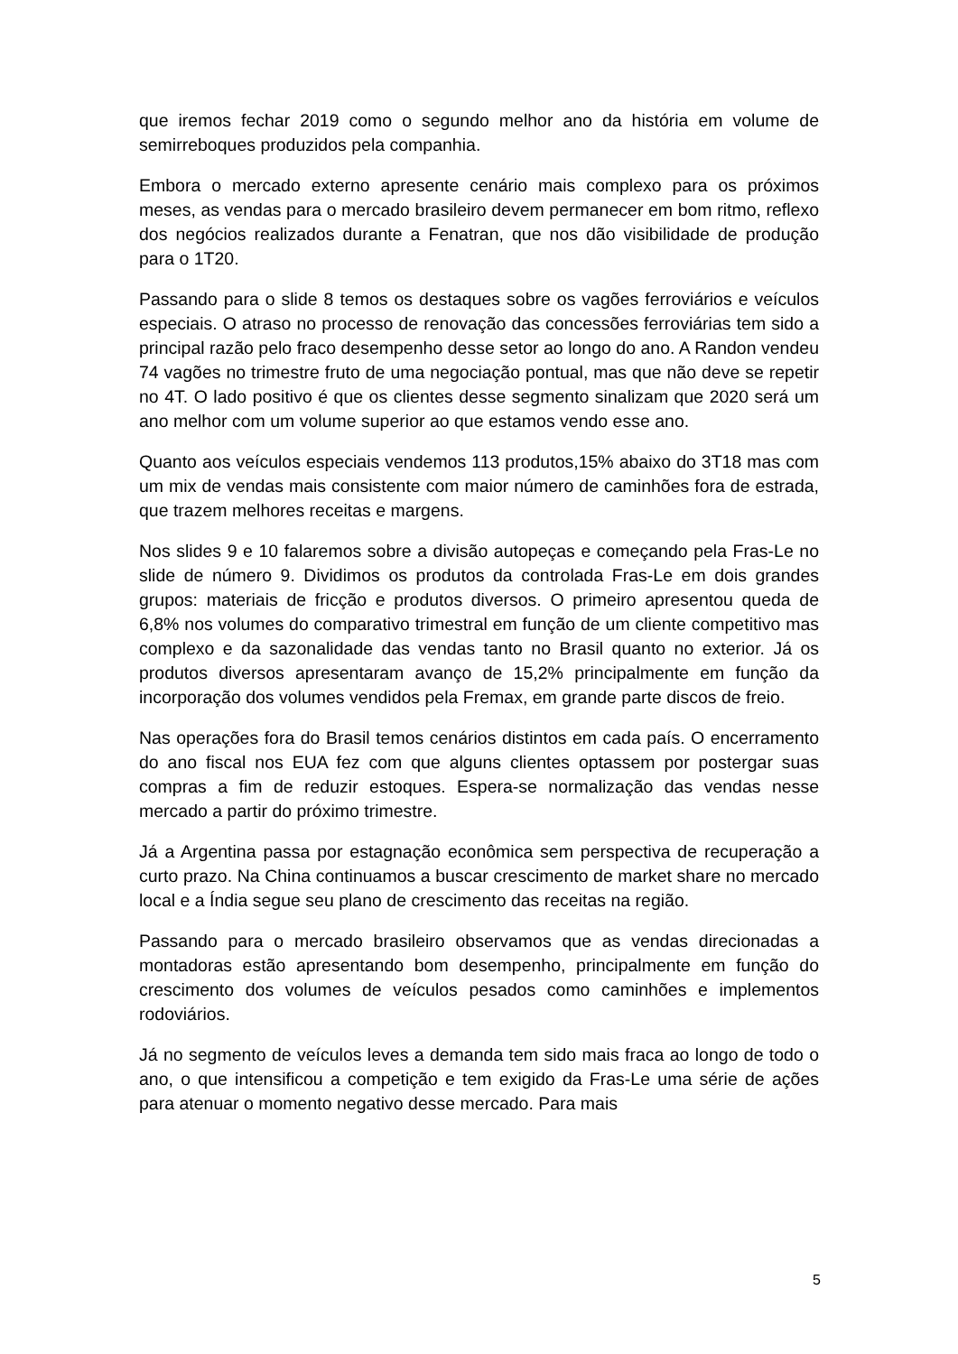que iremos fechar 2019 como o segundo melhor ano da história em volume de semirreboques produzidos pela companhia.
Embora o mercado externo apresente cenário mais complexo para os próximos meses, as vendas para o mercado brasileiro devem permanecer em bom ritmo, reflexo dos negócios realizados durante a Fenatran, que nos dão visibilidade de produção para o 1T20.
Passando para o slide 8 temos os destaques sobre os vagões ferroviários e veículos especiais. O atraso no processo de renovação das concessões ferroviárias tem sido a principal razão pelo fraco desempenho desse setor ao longo do ano. A Randon vendeu 74 vagões no trimestre fruto de uma negociação pontual, mas que não deve se repetir no 4T. O lado positivo é que os clientes desse segmento sinalizam que 2020 será um ano melhor com um volume superior ao que estamos vendo esse ano.
Quanto aos veículos especiais vendemos 113 produtos,15% abaixo do 3T18 mas com um mix de vendas mais consistente com maior número de caminhões fora de estrada, que trazem melhores receitas e margens.
Nos slides 9 e 10 falaremos sobre a divisão autopeças e começando pela Fras-Le no slide de número 9. Dividimos os produtos da controlada Fras-Le em dois grandes grupos: materiais de fricção e produtos diversos. O primeiro apresentou queda de 6,8% nos volumes do comparativo trimestral em função de um cliente competitivo mas complexo e da sazonalidade das vendas tanto no Brasil quanto no exterior. Já os produtos diversos apresentaram avanço de 15,2% principalmente em função da incorporação dos volumes vendidos pela Fremax, em grande parte discos de freio.
Nas operações fora do Brasil temos cenários distintos em cada país. O encerramento do ano fiscal nos EUA fez com que alguns clientes optassem por postergar suas compras a fim de reduzir estoques. Espera-se normalização das vendas nesse mercado a partir do próximo trimestre.
Já a Argentina passa por estagnação econômica sem perspectiva de recuperação a curto prazo. Na China continuamos a buscar crescimento de market share no mercado local e a Índia segue seu plano de crescimento das receitas na região.
Passando para o mercado brasileiro observamos que as vendas direcionadas a montadoras estão apresentando bom desempenho, principalmente em função do crescimento dos volumes de veículos pesados como caminhões e implementos rodoviários.
Já no segmento de veículos leves a demanda tem sido mais fraca ao longo de todo o ano, o que intensificou a competição e tem exigido da Fras-Le uma série de ações para atenuar o momento negativo desse mercado. Para mais
5